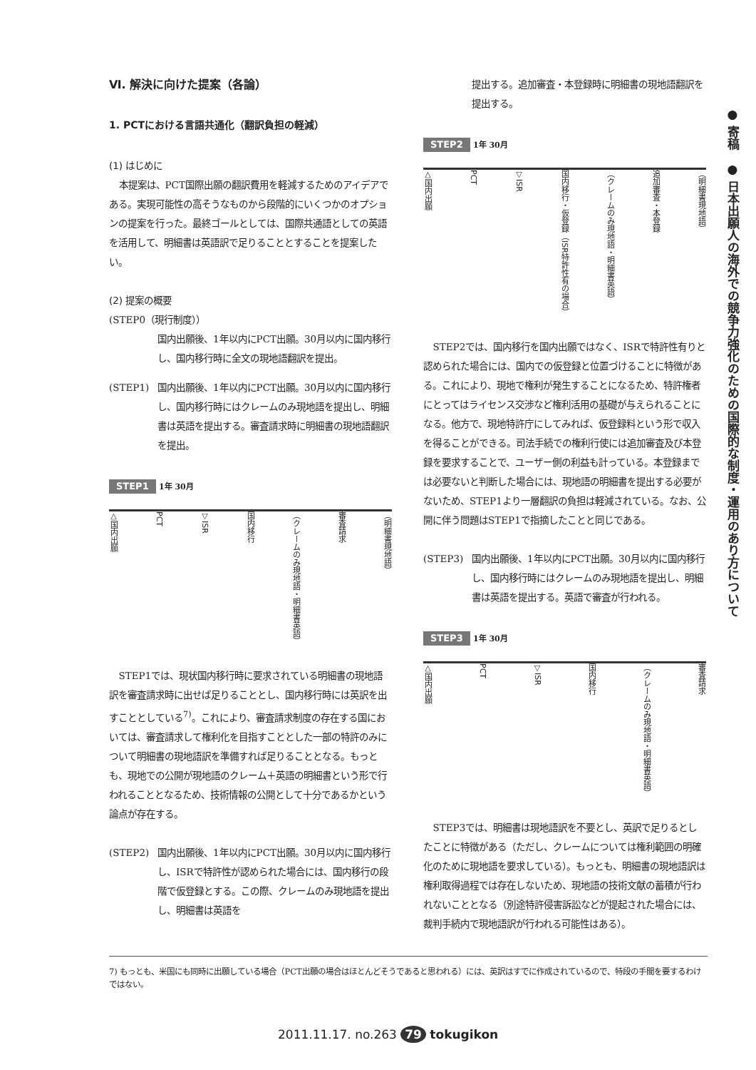Ⅵ. 解決に向けた提案（各論）
1. PCTにおける言語共通化（翻訳負担の軽減）
(1) はじめに
本提案は、PCT国際出願の翻訳費用を軽減するためのアイデアである。実現可能性の高そうなものから段階的にいくつかのオプションの提案を行った。最終ゴールとしては、国際共通語としての英語を活用して、明細書は英語訳で足りることとすることを提案したい。
(2) 提案の概要
(STEP0（現行制度））
国内出願後、1年以内にPCT出願。30月以内に国内移行し、国内移行時に全文の現地語翻訳を提出。
(STEP1) 国内出願後、1年以内にPCT出願。30月以内に国内移行し、国内移行時にはクレームのみ現地語を提出し、明細書は英語を提出する。審査請求時に明細書の現地語翻訳を提出。
STEP1 1年 30月
△国内出願 PCT ▽ISR 国内移行 （クレームのみ現地語・明細書英語） 審査請求 （明細書現地語）
STEP1では、現状国内移行時に要求されている明細書の現地語訳を審査請求時に出せば足りることとし、国内移行時には英訳を出すこととしている<sup>7)</sup>。これにより、審査請求制度の存在する国においては、審査請求して権利化を目指すこととした一部の特許のみについて明細書の現地語訳を準備すれば足りることとなる。もっとも、現地での公開が現地語のクレーム＋英語の明細書という形で行われることとなるため、技術情報の公開として十分であるかという論点が存在する。
(STEP2) 国内出願後、1年以内にPCT出願。30月以内に国内移行し、ISRで特許性が認められた場合には、国内移行の段階で仮登録とする。この際、クレームのみ現地語を提出し、明細書は英語を
提出する。追加審査・本登録時に明細書の現地語翻訳を提出する。
STEP2 1年 30月
△国内出願 PCT ▽ISR 国内移行・仮登録（ISR特許性有の場合） （クレームのみ現地語・明細書英語） 追加審査・本登録 （明細書現地語）
STEP2では、国内移行を国内出願ではなく、ISRで特許性有りと認められた場合には、国内での仮登録と位置づけることに特徴がある。これにより、現地で権利が発生することになるため、特許権者にとってはライセンス交渉など権利活用の基礎が与えられることになる。他方で、現地特許庁にしてみれば、仮登録料という形で収入を得ることができる。司法手続での権利行使には追加審査及び本登録を要求することで、ユーザー側の利益も計っている。本登録までは必要ないと判断した場合には、現地語の明細書を提出する必要がないため、STEP1より一層翻訳の負担は軽減されている。なお、公開に伴う問題はSTEP1で指摘したことと同じである。
(STEP3) 国内出願後、1年以内にPCT出願。30月以内に国内移行し、国内移行時にはクレームのみ現地語を提出し、明細書は英語を提出する。英語で審査が行われる。
STEP3 1年 30月
△国内出願 PCT ▽ISR 国内移行 （クレームのみ現地語・明細書英語） 審査請求
STEP3では、明細書は現地語訳を不要とし、英訳で足りるとしたことに特徴がある（ただし、クレームについては権利範囲の明確化のために現地語を要求している）。もっとも、明細書の現地語訳は権利取得過程では存在しないため、現地語の技術文献の蓄積が行われないこととなる（別途特許侵害訴訟などが提起された場合には、裁判手続内で現地語訳が行われる可能性はある）。
● 寄稿　● 日本出願人の海外での競争力強化のための国際的な制度・運用のあり方について
7) もっとも、米国にも同時に出願している場合（PCT出願の場合はほとんどそうであると思われる）には、英訳はすでに作成されているので、特段の手間を要するわけではない。
2011.11.17. no.263 79 tokugikon